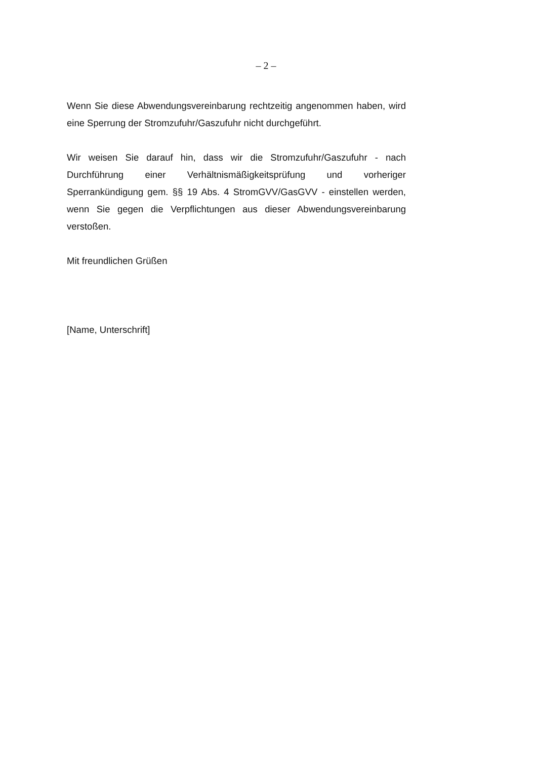– 2 –
Wenn Sie diese Abwendungsvereinbarung rechtzeitig angenommen haben, wird eine Sperrung der Stromzufuhr/Gaszufuhr nicht durchgeführt.
Wir weisen Sie darauf hin, dass wir die Stromzufuhr/Gaszufuhr - nach Durchführung einer Verhältnismäßigkeitsprüfung und vorheriger Sperrankündigung gem. §§ 19 Abs. 4 StromGVV/GasGVV - einstellen werden, wenn Sie gegen die Verpflichtungen aus dieser Abwendungsvereinbarung verstoßen.
Mit freundlichen Grüßen
[Name, Unterschrift]